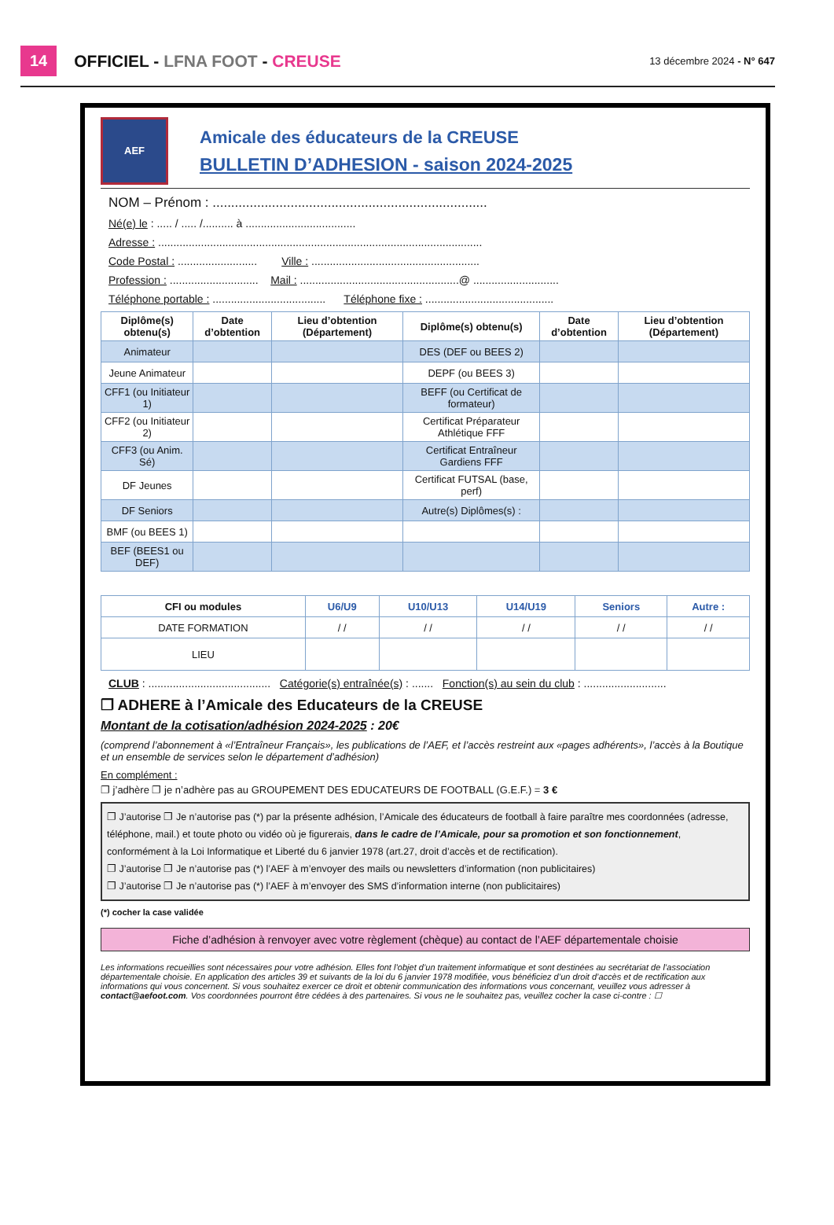14 OFFICIEL - LFNA FOOT - CREUSE 13 décembre 2024 - N° 647
AEF
Amicale des éducateurs de la CREUSE
BULLETIN D’ADHESION - saison 2024-2025
NOM – Prénom : ..........................................................................
Né(e) le : ..... / ..... /.......... à ....................................
Adresse : ..........................................................................................................
Code Postal : .......................... Ville : .......................................................
Profession : ............................. Mail : ....................................................@ ............................
Téléphone portable : ..................................... Téléphone fixe : ..........................................
| Diplôme(s) obtenu(s) | Date d’obtention | Lieu d’obtention (Département) | Diplôme(s) obtenu(s) | Date d’obtention | Lieu d’obtention (Département) |
| --- | --- | --- | --- | --- | --- |
| Animateur | | | DES (DEF ou BEES 2) | | |
| Jeune Animateur | | | DEPF (ou BEES 3) | | |
| CFF1 (ou Initiateur 1) | | | BEFF (ou Certificat de formateur) | | |
| CFF2 (ou Initiateur 2) | | | Certificat Préparateur Athlétique FFF | | |
| CFF3 (ou Anim. Sé) | | | Certificat Entraîneur Gardiens FFF | | |
| DF Jeunes | | | Certificat FUTSAL (base, perf) | | |
| DF Seniors | | | Autre(s) Diplômes(s) : | | |
| BMF (ou BEES 1) | | | | | |
| BEF (BEES1 ou DEF) | | | | | |
| CFI ou modules | U6/U9 | U10/U13 | U14/U19 | Seniors | Autre : |
| --- | --- | --- | --- | --- | --- |
| DATE FORMATION | / / | / / | / / | / / | / / |
| LIEU | | | | | |
CLUB : ........................................ Catégorie(s) entraînée(s) : ....... Fonction(s) au sein du club : ...........................
❐ ADHERE à l’Amicale des Educateurs de la CREUSE
Montant de la cotisation/adhésion 2024-2025 : 20€
(comprend l’abonnement à «l’Entraîneur Français», les publications de l’AEF, et l’accès restreint aux «pages adhérents», l’accès à la Boutique et un ensemble de services selon le département d’adhésion)
En complément :
❐ j’adhère ❐ je n’adhère pas au GROUPEMENT DES EDUCATEURS DE FOOTBALL (G.E.F.) = 3 €
❐ J’autorise ❐ Je n’autorise pas (*) par la présente adhésion, l’Amicale des éducateurs de football à faire paraître mes coordonnées (adresse, téléphone, mail.) et toute photo ou vidéo où je figurerais, dans le cadre de l’Amicale, pour sa promotion et son fonctionnement, conformément à la Loi Informatique et Liberté du 6 janvier 1978 (art.27, droit d’accès et de rectification).
❐ J’autorise ❐ Je n’autorise pas (*) l’AEF à m’envoyer des mails ou newsletters d’information (non publicitaires)
❐ J’autorise ❐ Je n’autorise pas (*) l’AEF à m’envoyer des SMS d’information interne (non publicitaires)
(*) cocher la case validée
Fiche d’adhésion à renvoyer avec votre règlement (chèque) au contact de l’AEF départementale choisie
Les informations recueillies sont nécessaires pour votre adhésion. Elles font l’objet d’un traitement informatique et sont destinées au secrétariat de l’association départementale choisie. En application des articles 39 et suivants de la loi du 6 janvier 1978 modifiée, vous bénéficiez d’un droit d’accès et de rectification aux informations qui vous concernent. Si vous souhaitez exercer ce droit et obtenir communication des informations vous concernant, veuillez vous adresser à contact@aefoot.com. Vos coordonnées pourront être cédées à des partenaires. Si vous ne le souhaitez pas, veuillez cocher la case ci-contre : ☐